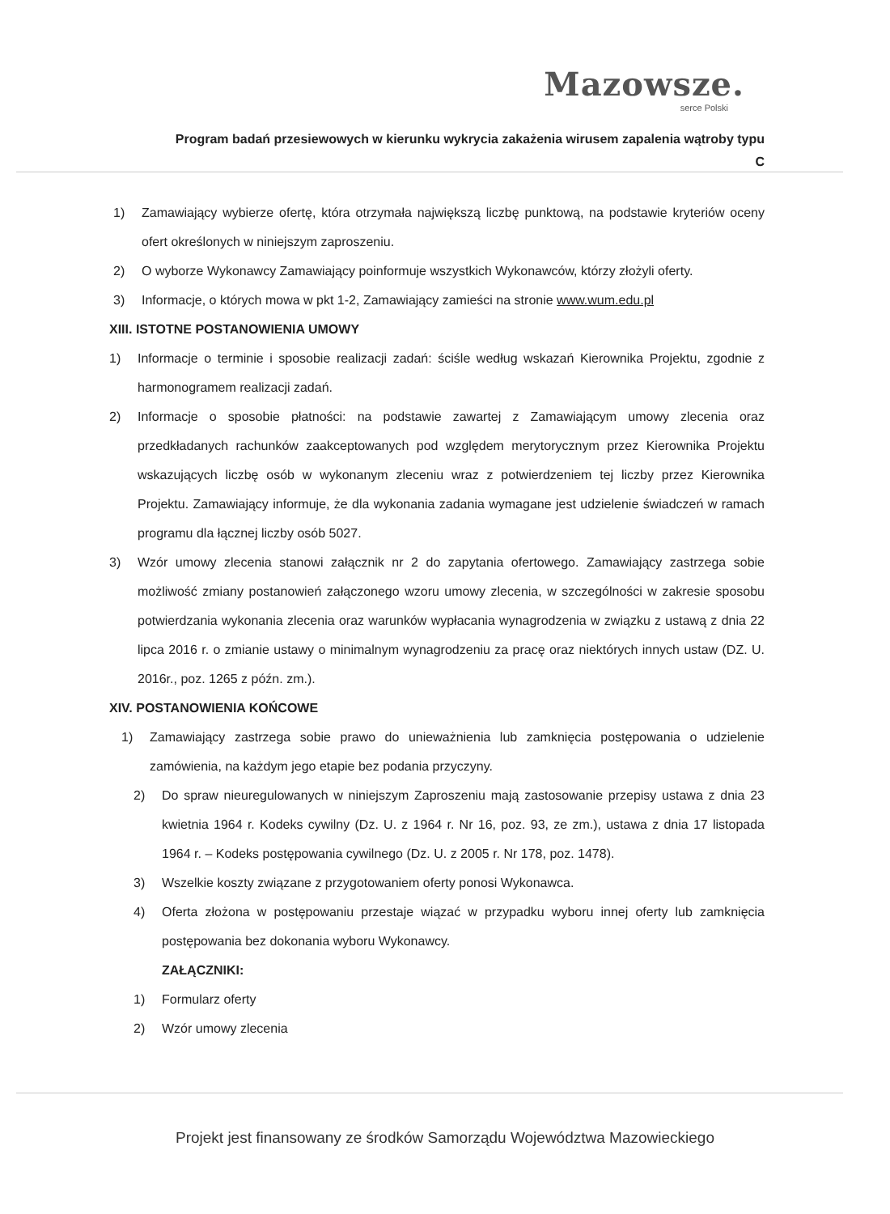Mazowsze.
serce Polski
Program badań przesiewowych w kierunku wykrycia zakażenia wirusem zapalenia wątroby typu C
1) Zamawiający wybierze ofertę, która otrzymała największą liczbę punktową, na podstawie kryteriów oceny ofert określonych w niniejszym zaproszeniu.
2) O wyborze Wykonawcy Zamawiający poinformuje wszystkich Wykonawców, którzy złożyli oferty.
3) Informacje, o których mowa w pkt 1-2, Zamawiający zamieści na stronie www.wum.edu.pl
XIII. ISTOTNE POSTANOWIENIA UMOWY
1) Informacje o terminie i sposobie realizacji zadań: ściśle według wskazań Kierownika Projektu, zgodnie z harmonogramem realizacji zadań.
2) Informacje o sposobie płatności: na podstawie zawartej z Zamawiającym umowy zlecenia oraz przedkładanych rachunków zaakceptowanych pod względem merytorycznym przez Kierownika Projektu wskazujących liczbę osób w wykonanym zleceniu wraz z potwierdzeniem tej liczby przez Kierownika Projektu. Zamawiający informuje, że dla wykonania zadania wymagane jest udzielenie świadczeń w ramach programu dla łącznej liczby osób 5027.
3) Wzór umowy zlecenia stanowi załącznik nr 2 do zapytania ofertowego. Zamawiający zastrzega sobie możliwość zmiany postanowień załączonego wzoru umowy zlecenia, w szczególności w zakresie sposobu potwierdzania wykonania zlecenia oraz warunków wypłacania wynagrodzenia w związku z ustawą z dnia 22 lipca 2016 r. o zmianie ustawy o minimalnym wynagrodzeniu za pracę oraz niektórych innych ustaw (DZ. U. 2016r., poz. 1265 z późn. zm.).
XIV. POSTANOWIENIA KOŃCOWE
1) Zamawiający zastrzega sobie prawo do unieważnienia lub zamknięcia postępowania o udzielenie zamówienia, na każdym jego etapie bez podania przyczyny.
2) Do spraw nieuregulowanych w niniejszym Zaproszeniu mają zastosowanie przepisy ustawa z dnia 23 kwietnia 1964 r. Kodeks cywilny (Dz. U. z 1964 r. Nr 16, poz. 93, ze zm.), ustawa z dnia 17 listopada 1964 r. – Kodeks postępowania cywilnego (Dz. U. z 2005 r. Nr 178, poz. 1478).
3) Wszelkie koszty związane z przygotowaniem oferty ponosi Wykonawca.
4) Oferta złożona w postępowaniu przestaje wiązać w przypadku wyboru innej oferty lub zamknięcia postępowania bez dokonania wyboru Wykonawcy.
ZAŁĄCZNIKI:
1) Formularz oferty
2) Wzór umowy zlecenia
Projekt jest finansowany ze środków Samorządu Województwa Mazowieckiego